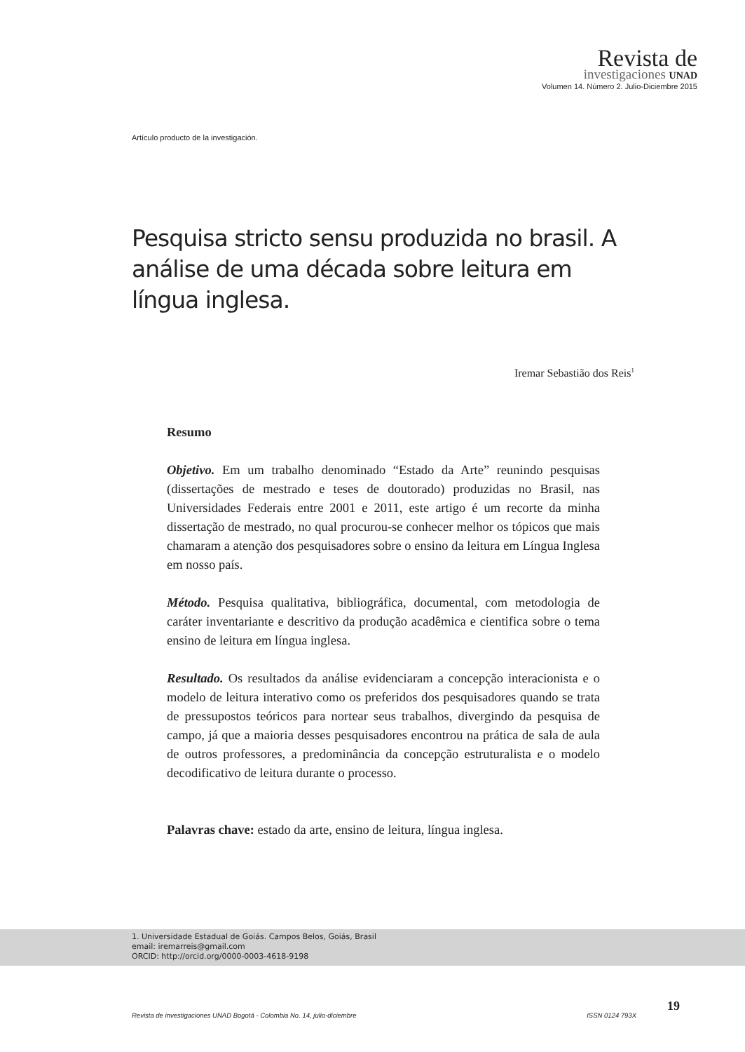Revista de
investigaciones UNAD
Volumen 14. Número 2. Julio-Diciembre 2015
Artículo producto de la investigación.
Pesquisa stricto sensu produzida no brasil. A análise de uma década sobre leitura em língua inglesa.
Iremar Sebastião dos Reis<sup>1</sup>
Resumo
Objetivo. Em um trabalho denominado “Estado da Arte” reunindo pesquisas (dissertações de mestrado e teses de doutorado) produzidas no Brasil, nas Universidades Federais entre 2001 e 2011, este artigo é um recorte da minha dissertação de mestrado, no qual procurou-se conhecer melhor os tópicos que mais chamaram a atenção dos pesquisadores sobre o ensino da leitura em Língua Inglesa em nosso país.
Método. Pesquisa qualitativa, bibliográfica, documental, com metodologia de caráter inventariante e descritivo da produção acadêmica e cientifica sobre o tema ensino de leitura em língua inglesa.
Resultado. Os resultados da análise evidenciaram a concepção interacionista e o modelo de leitura interativo como os preferidos dos pesquisadores quando se trata de pressupostos teóricos para nortear seus trabalhos, divergindo da pesquisa de campo, já que a maioria desses pesquisadores encontrou na prática de sala de aula de outros professores, a predominância da concepção estruturalista e o modelo decodificativo de leitura durante o processo.
Palavras chave: estado da arte, ensino de leitura, língua inglesa.
1. Universidade Estadual de Goiás. Campos Belos, Goiás, Brasil
email: iremarreis@gmail.com
ORCID: http://orcid.org/0000-0003-4618-9198
Revista de investigaciones UNAD Bogotá - Colombia No. 14, julio-diciembre ISSN 0124 793X
19